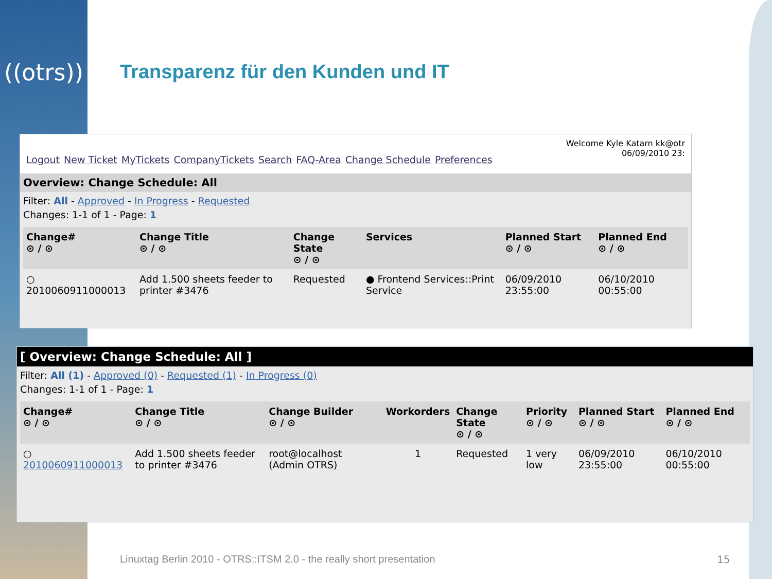((otrs))
Transparenz für den Kunden und IT
Logout New Ticket MyTickets CompanyTickets Search FAQ-Area Change Schedule Preferences
Welcome Kyle Katarn kk@otr
06/09/2010 23:
Overview: Change Schedule: All
Filter: All - Approved - In Progress - Requested
Changes: 1-1 of 1 - Page: 1
| Change# ⊙ / ⊙ | Change Title ⊙ / ⊙ | Change State ⊙ / ⊙ | Services | Planned Start ⊙ / ⊙ | Planned End ⊙ / ⊙ |
| --- | --- | --- | --- | --- | --- |
| ○ 2010060911000013 | Add 1.500 sheets feeder to printer #3476 | Requested | ● Frontend Services::Print Service | 06/09/2010 23:55:00 | 06/10/2010 00:55:00 |
[ Overview: Change Schedule: All ]
Filter: All (1) - Approved (0) - Requested (1) - In Progress (0)
Changes: 1-1 of 1 - Page: 1
| Change# ⊙ / ⊙ | Change Title ⊙ / ⊙ | Change Builder ⊙ / ⊙ | Workorders | Change State ⊙ / ⊙ | Priority ⊙ / ⊙ | Planned Start ⊙ / ⊙ | Planned End ⊙ / ⊙ |
| --- | --- | --- | --- | --- | --- | --- | --- |
| ○ 2010060911000013 | Add 1.500 sheets feeder to printer #3476 | root@localhost (Admin OTRS) | 1 | Requested | 1 very low | 06/09/2010 23:55:00 | 06/10/2010 00:55:00 |
Linuxtag Berlin 2010 - OTRS::ITSM 2.0 - the really short presentation
15